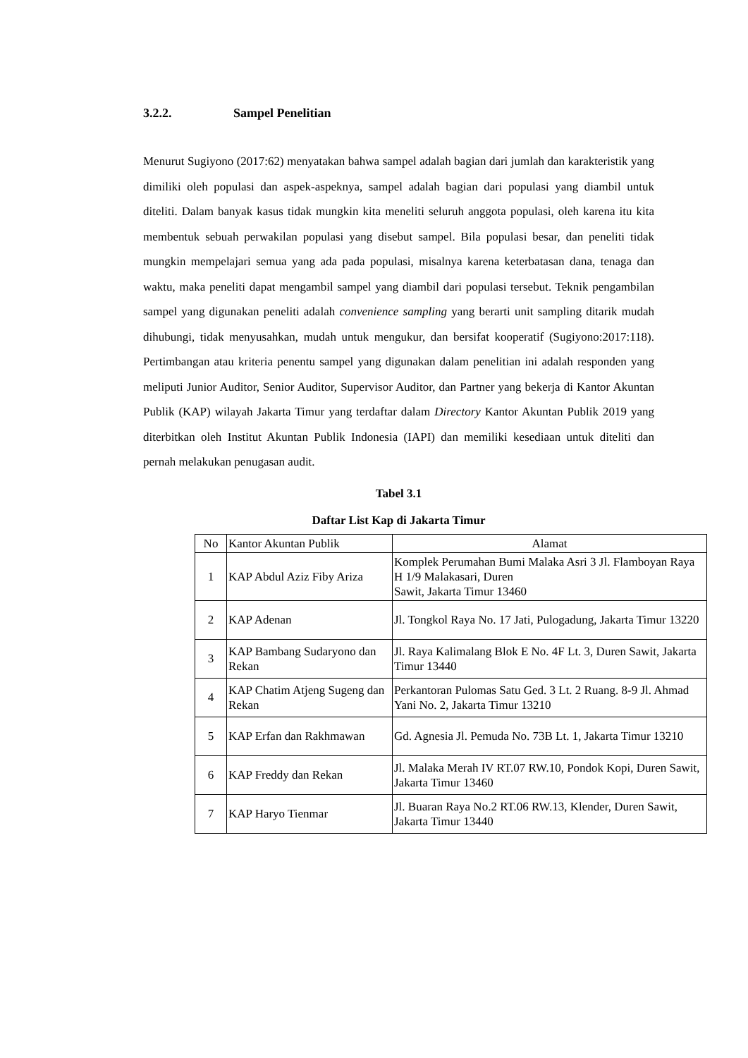3.2.2. Sampel Penelitian
Menurut Sugiyono (2017:62) menyatakan bahwa sampel adalah bagian dari jumlah dan karakteristik yang dimiliki oleh populasi dan aspek-aspeknya, sampel adalah bagian dari populasi yang diambil untuk diteliti. Dalam banyak kasus tidak mungkin kita meneliti seluruh anggota populasi, oleh karena itu kita membentuk sebuah perwakilan populasi yang disebut sampel. Bila populasi besar, dan peneliti tidak mungkin mempelajari semua yang ada pada populasi, misalnya karena keterbatasan dana, tenaga dan waktu, maka peneliti dapat mengambil sampel yang diambil dari populasi tersebut. Teknik pengambilan sampel yang digunakan peneliti adalah convenience sampling yang berarti unit sampling ditarik mudah dihubungi, tidak menyusahkan, mudah untuk mengukur, dan bersifat kooperatif (Sugiyono:2017:118). Pertimbangan atau kriteria penentu sampel yang digunakan dalam penelitian ini adalah responden yang meliputi Junior Auditor, Senior Auditor, Supervisor Auditor, dan Partner yang bekerja di Kantor Akuntan Publik (KAP) wilayah Jakarta Timur yang terdaftar dalam Directory Kantor Akuntan Publik 2019 yang diterbitkan oleh Institut Akuntan Publik Indonesia (IAPI) dan memiliki kesediaan untuk diteliti dan pernah melakukan penugasan audit.
Tabel 3.1
Daftar List Kap di Jakarta Timur
| No | Kantor Akuntan Publik | Alamat |
| --- | --- | --- |
| 1 | KAP Abdul Aziz Fiby Ariza | Komplek Perumahan Bumi Malaka Asri 3 Jl. Flamboyan Raya H 1/9 Malakasari, Duren Sawit, Jakarta Timur 13460 |
| 2 | KAP Adenan | Jl. Tongkol Raya No. 17 Jati, Pulogadung, Jakarta Timur 13220 |
| 3 | KAP Bambang Sudaryono dan Rekan | Jl. Raya Kalimalang Blok E No. 4F Lt. 3, Duren Sawit, Jakarta Timur 13440 |
| 4 | KAP Chatim Atjeng Sugeng dan Rekan | Perkantoran Pulomas Satu Ged. 3 Lt. 2 Ruang. 8-9 Jl. Ahmad Yani No. 2, Jakarta Timur 13210 |
| 5 | KAP Erfan dan Rakhmawan | Gd. Agnesia Jl. Pemuda No. 73B Lt. 1, Jakarta Timur 13210 |
| 6 | KAP Freddy dan Rekan | Jl. Malaka Merah IV RT.07 RW.10, Pondok Kopi, Duren Sawit, Jakarta Timur 13460 |
| 7 | KAP Haryo Tienmar | Jl. Buaran Raya No.2 RT.06 RW.13, Klender, Duren Sawit, Jakarta Timur 13440 |